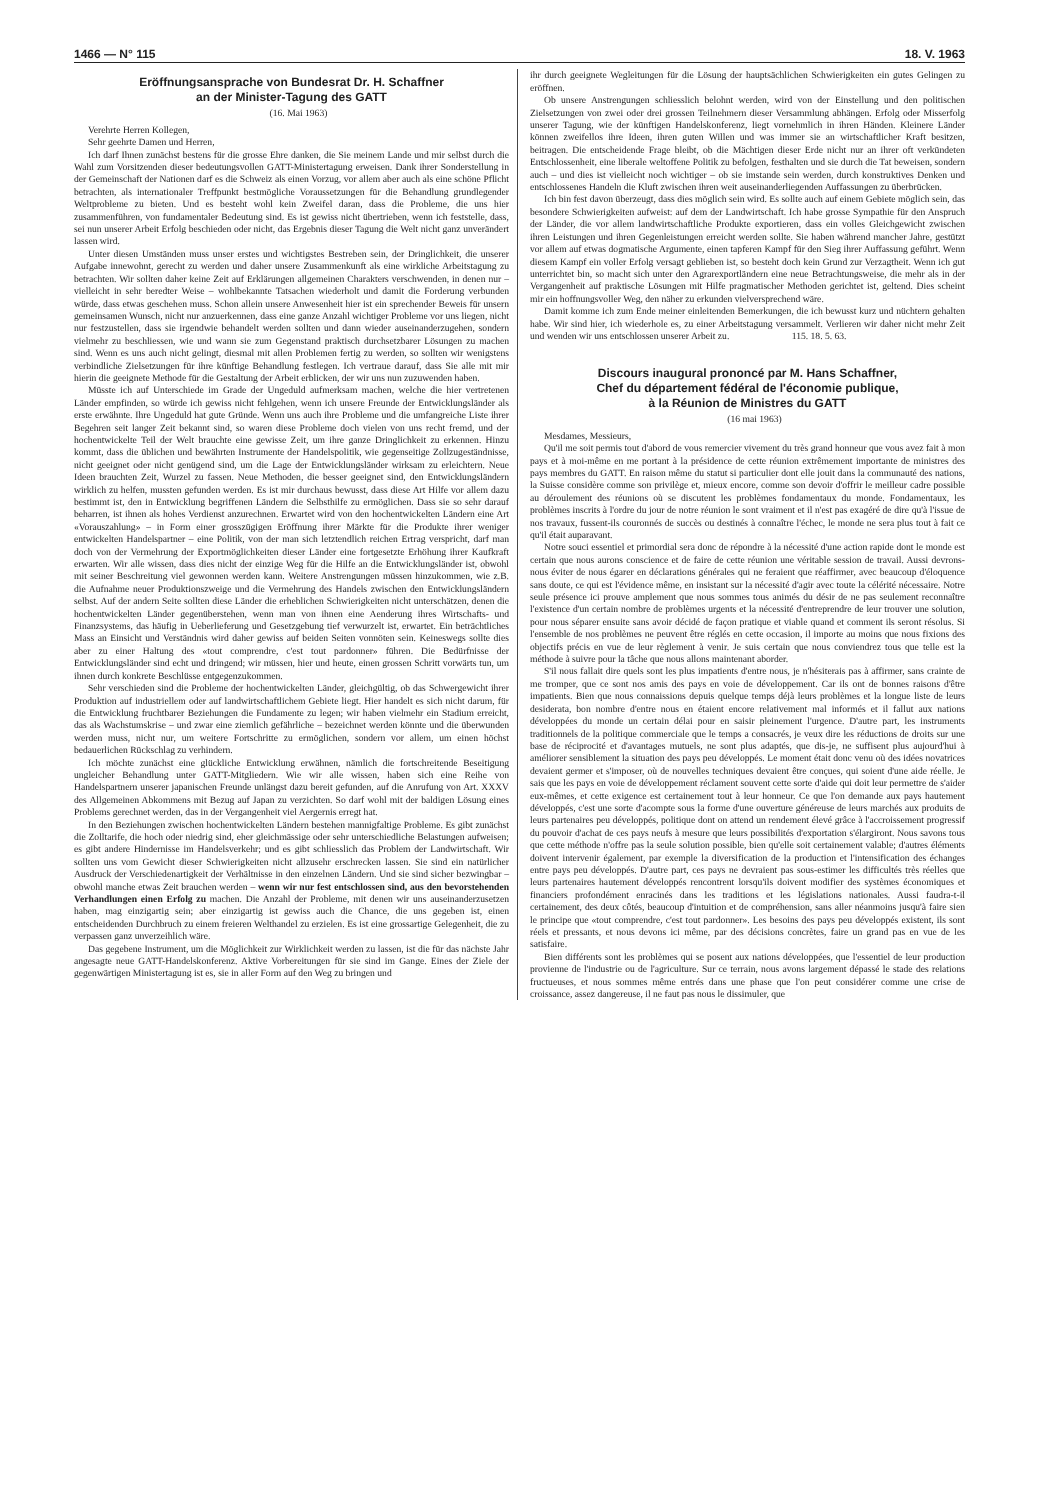1466 — N° 115 18. V. 1963
Eröffnungsansprache von Bundesrat Dr. H. Schaffner
an der Minister-Tagung des GATT
(16. Mai 1963)
Verehrte Herren Kollegen,
Sehr geehrte Damen und Herren,
Ich darf Ihnen zunächst bestens für die grosse Ehre danken, die Sie meinem Lande und mir selbst durch die Wahl zum Vorsitzenden dieser bedeutungsvollen GATT-Ministertagung erweisen. Dank ihrer Sonderstellung in der Gemeinschaft der Nationen darf es die Schweiz als einen Vorzug, vor allem aber auch als eine schöne Pflicht betrachten, als internationaler Treffpunkt bestmögliche Voraussetzungen für die Behandlung grundlegender Weltprobleme zu bieten. Und es besteht wohl kein Zweifel daran, dass die Probleme, die uns hier zusammenführen, von fundamentaler Bedeutung sind. Es ist gewiss nicht übertrieben, wenn ich feststelle, dass, sei nun unserer Arbeit Erfolg beschieden oder nicht, das Ergebnis dieser Tagung die Welt nicht ganz unverändert lassen wird.
Unter diesen Umständen muss unser erstes und wichtigstes Bestreben sein, der Dringlichkeit, die unserer Aufgabe innewohnt, gerecht zu werden und daher unsere Zusammenkunft als eine wirkliche Arbeitstagung zu betrachten. Wir sollten daher keine Zeit auf Erklärungen allgemeinen Charakters verschwenden, in denen nur – vielleicht in sehr beredter Weise – wohlbekannte Tatsachen wiederholt und damit die Forderung verbunden würde, dass etwas geschehen muss. Schon allein unsere Anwesenheit hier ist ein sprechender Beweis für unsern gemeinsamen Wunsch, nicht nur anzuerkennen, dass eine ganze Anzahl wichtiger Probleme vor uns liegen, nicht nur festzustellen, dass sie irgendwie behandelt werden sollten und dann wieder auseinanderzugehen, sondern vielmehr zu beschliessen, wie und wann sie zum Gegenstand praktisch durchsetzbarer Lösungen zu machen sind. Wenn es uns auch nicht gelingt, diesmal mit allen Problemen fertig zu werden, so sollten wir wenigstens verbindliche Zielsetzungen für ihre künftige Behandlung festlegen. Ich vertraue darauf, dass Sie alle mit mir hierin die geeignete Methode für die Gestaltung der Arbeit erblicken, der wir uns nun zuzuwenden haben.
Müsste ich auf Unterschiede im Grade der Ungeduld aufmerksam machen, welche die hier vertretenen Länder empfinden, so würde ich gewiss nicht fehlgehen, wenn ich unsere Freunde der Entwicklungsländer als erste erwähnte. Ihre Ungeduld hat gute Gründe. Wenn uns auch ihre Probleme und die umfangreiche Liste ihrer Begehren seit langer Zeit bekannt sind, so waren diese Probleme doch vielen von uns recht fremd, und der hochentwickelte Teil der Welt brauchte eine gewisse Zeit, um ihre ganze Dringlichkeit zu erkennen. Hinzu kommt, dass die üblichen und bewährten Instrumente der Handelspolitik, wie gegenseitige Zollzugeständnisse, nicht geeignet oder nicht genügend sind, um die Lage der Entwicklungsländer wirksam zu erleichtern. Neue Ideen brauchten Zeit, Wurzel zu fassen. Neue Methoden, die besser geeignet sind, den Entwicklungsländern wirklich zu helfen, mussten gefunden werden. Es ist mir durchaus bewusst, dass diese Art Hilfe vor allem dazu bestimmt ist, den in Entwicklung begriffenen Ländern die Selbsthilfe zu ermöglichen. Dass sie so sehr darauf beharren, ist ihnen als hohes Verdienst anzurechnen. Erwartet wird von den hochentwickelten Ländern eine Art «Vorauszahlung» – in Form einer grosszügigen Eröffnung ihrer Märkte für die Produkte ihrer weniger entwickelten Handelspartner – eine Politik, von der man sich letztendlich reichen Ertrag verspricht, darf man doch von der Vermehrung der Exportmöglichkeiten dieser Länder eine fortgesetzte Erhöhung ihrer Kaufkraft erwarten. Wir alle wissen, dass dies nicht der einzige Weg für die Hilfe an die Entwicklungsländer ist, obwohl mit seiner Beschreitung viel gewonnen werden kann. Weitere Anstrengungen müssen hinzukommen, wie z.B. die Aufnahme neuer Produktionszweige und die Vermehrung des Handels zwischen den Entwicklungsländern selbst. Auf der andern Seite sollten diese Länder die erheblichen Schwierigkeiten nicht unterschätzen, denen die hochentwickelten Länder gegenüberstehen, wenn man von ihnen eine Aenderung ihres Wirtschafts- und Finanzsystems, das häufig in Ueberlieferung und Gesetzgebung tief verwurzelt ist, erwartet. Ein beträchtliches Mass an Einsicht und Verständnis wird daher gewiss auf beiden Seiten vonnöten sein. Keineswegs sollte dies aber zu einer Haltung des «tout comprendre, c'est tout pardonner» führen. Die Bedürfnisse der Entwicklungsländer sind echt und dringend; wir müssen, hier und heute, einen grossen Schritt vorwärts tun, um ihnen durch konkrete Beschlüsse entgegenzukommen.
Sehr verschieden sind die Probleme der hochentwickelten Länder, gleichgültig, ob das Schwergewicht ihrer Produktion auf industriellem oder auf landwirtschaftlichem Gebiete liegt. Hier handelt es sich nicht darum, für die Entwicklung fruchtbarer Beziehungen die Fundamente zu legen; wir haben vielmehr ein Stadium erreicht, das als Wachstumskrise – und zwar eine ziemlich gefährliche – bezeichnet werden könnte und die überwunden werden muss, nicht nur, um weitere Fortschritte zu ermöglichen, sondern vor allem, um einen höchst bedauerlichen Rückschlag zu verhindern.
Ich möchte zunächst eine glückliche Entwicklung erwähnen, nämlich die fortschreitende Beseitigung ungleicher Behandlung unter GATT-Mitgliedern. Wie wir alle wissen, haben sich eine Reihe von Handelspartnern unserer japanischen Freunde unlängst dazu bereit gefunden, auf die Anrufung von Art. XXXV des Allgemeinen Abkommens mit Bezug auf Japan zu verzichten. So darf wohl mit der baldigen Lösung eines Problems gerechnet werden, das in der Vergangenheit viel Aergernis erregt hat.
In den Beziehungen zwischen hochentwickelten Ländern bestehen mannigfaltige Probleme. Es gibt zunächst die Zolltarife, die hoch oder niedrig sind, eher gleichmässige oder sehr unterschiedliche Belastungen aufweisen; es gibt andere Hindernisse im Handelsverkehr; und es gibt schliesslich das Problem der Landwirtschaft. Wir sollten uns vom Gewicht dieser Schwierigkeiten nicht allzusehr erschrecken lassen. Sie sind ein natürlicher Ausdruck der Verschiedenartigkeit der Verhältnisse in den einzelnen Ländern. Und sie sind sicher bezwingbar – obwohl manche etwas Zeit brauchen werden – wenn wir nur fest entschlossen sind, aus den bevorstehenden Verhandlungen einen Erfolg zu machen. Die Anzahl der Probleme, mit denen wir uns auseinanderzusetzen haben, mag einzigartig sein; aber einzigartig ist gewiss auch die Chance, die uns gegeben ist, einen entscheidenden Durchbruch zu einem freieren Welthandel zu erzielen. Es ist eine grossartige Gelegenheit, die zu verpassen ganz unverzeihlich wäre.
Das gegebene Instrument, um die Möglichkeit zur Wirklichkeit werden zu lassen, ist die für das nächste Jahr angesagte neue GATT-Handelskonferenz. Aktive Vorbereitungen für sie sind im Gange. Eines der Ziele der gegenwärtigen Ministertagung ist es, sie in aller Form auf den Weg zu bringen und
ihr durch geeignete Wegleitungen für die Lösung der hauptsächlichen Schwierigkeiten ein gutes Gelingen zu eröffnen.
Ob unsere Anstrengungen schliesslich belohnt werden, wird von der Einstellung und den politischen Zielsetzungen von zwei oder drei grossen Teilnehmern dieser Versammlung abhängen. Erfolg oder Misserfolg unserer Tagung, wie der künftigen Handelskonferenz, liegt vornehmlich in ihren Händen. Kleinere Länder können zweifellos ihre Ideen, ihren guten Willen und was immer sie an wirtschaftlicher Kraft besitzen, beitragen. Die entscheidende Frage bleibt, ob die Mächtigen dieser Erde nicht nur an ihrer oft verkündeten Entschlossenheit, eine liberale weltoffene Politik zu befolgen, festhalten und sie durch die Tat beweisen, sondern auch – und dies ist vielleicht noch wichtiger – ob sie imstande sein werden, durch konstruktives Denken und entschlossenes Handeln die Kluft zwischen ihren weit auseinanderliegenden Auffassungen zu überbrücken.
Ich bin fest davon überzeugt, dass dies möglich sein wird. Es sollte auch auf einem Gebiete möglich sein, das besondere Schwierigkeiten aufweist: auf dem der Landwirtschaft. Ich habe grosse Sympathie für den Anspruch der Länder, die vor allem landwirtschaftliche Produkte exportieren, dass ein volles Gleichgewicht zwischen ihren Leistungen und ihren Gegenleistungen erreicht werden sollte. Sie haben während mancher Jahre, gestützt vor allem auf etwas dogmatische Argumente, einen tapferen Kampf für den Sieg ihrer Auffassung geführt. Wenn diesem Kampf ein voller Erfolg versagt geblieben ist, so besteht doch kein Grund zur Verzagtheit. Wenn ich gut unterrichtet bin, so macht sich unter den Agrarexportländern eine neue Betrachtungsweise, die mehr als in der Vergangenheit auf praktische Lösungen mit Hilfe pragmatischer Methoden gerichtet ist, geltend. Dies scheint mir ein hoffnungsvoller Weg, den näher zu erkunden vielversprechend wäre.
Damit komme ich zum Ende meiner einleitenden Bemerkungen, die ich bewusst kurz und nüchtern gehalten habe. Wir sind hier, ich wiederhole es, zu einer Arbeitstagung versammelt. Verlieren wir daher nicht mehr Zeit und wenden wir uns entschlossen unserer Arbeit zu. 115. 18. 5. 63.
Discours inaugural prononcé par M. Hans Schaffner,
Chef du département fédéral de l'économie publique,
à la Réunion de Ministres du GATT
(16 mai 1963)
Mesdames, Messieurs,
Qu'il me soit permis tout d'abord de vous remercier vivement du très grand honneur que vous avez fait à mon pays et à moi-même en me portant à la présidence de cette réunion extrêmement importante de ministres des pays membres du GATT. En raison même du statut si particulier dont elle jouit dans la communauté des nations, la Suisse considère comme son privilège et, mieux encore, comme son devoir d'offrir le meilleur cadre possible au déroulement des réunions où se discutent les problèmes fondamentaux du monde. Fondamentaux, les problèmes inscrits à l'ordre du jour de notre réunion le sont vraiment et il n'est pas exagéré de dire qu'à l'issue de nos travaux, fussent-ils couronnés de succès ou destinés à connaître l'échec, le monde ne sera plus tout à fait ce qu'il était auparavant.
Notre souci essentiel et primordial sera donc de répondre à la nécessité d'une action rapide dont le monde est certain que nous aurons conscience et de faire de cette réunion une véritable session de travail. Aussi devrons-nous éviter de nous égarer en déclarations générales qui ne feraient que réaffirmer, avec beaucoup d'éloquence sans doute, ce qui est l'évidence même, en insistant sur la nécessité d'agir avec toute la célérité nécessaire. Notre seule présence ici prouve amplement que nous sommes tous animés du désir de ne pas seulement reconnaître l'existence d'un certain nombre de problèmes urgents et la nécessité d'entreprendre de leur trouver une solution, pour nous séparer ensuite sans avoir décidé de façon pratique et viable quand et comment ils seront résolus. Si l'ensemble de nos problèmes ne peuvent être réglés en cette occasion, il importe au moins que nous fixions des objectifs précis en vue de leur règlement à venir. Je suis certain que nous conviendrez tous que telle est la méthode à suivre pour la tâche que nous allons maintenant aborder.
S'il nous fallait dire quels sont les plus impatients d'entre nous, je n'hésiterais pas à affirmer, sans crainte de me tromper, que ce sont nos amis des pays en voie de développement. Car ils ont de bonnes raisons d'être impatients. Bien que nous connaissions depuis quelque temps déjà leurs problèmes et la longue liste de leurs desiderata, bon nombre d'entre nous en étaient encore relativement mal informés et il fallut aux nations développées du monde un certain délai pour en saisir pleinement l'urgence. D'autre part, les instruments traditionnels de la politique commerciale que le temps a consacrés, je veux dire les réductions de droits sur une base de réciprocité et d'avantages mutuels, ne sont plus adaptés, que dis-je, ne suffisent plus aujourd'hui à améliorer sensiblement la situation des pays peu développés. Le moment était donc venu où des idées novatrices devaient germer et s'imposer, où de nouvelles techniques devaient être conçues, qui soient d'une aide réelle. Je sais que les pays en voie de développement réclament souvent cette sorte d'aide qui doit leur permettre de s'aider eux-mêmes, et cette exigence est certainement tout à leur honneur. Ce que l'on demande aux pays hautement développés, c'est une sorte d'acompte sous la forme d'une ouverture généreuse de leurs marchés aux produits de leurs partenaires peu développés, politique dont on attend un rendement élevé grâce à l'accroissement progressif du pouvoir d'achat de ces pays neufs à mesure que leurs possibilités d'exportation s'élargiront. Nous savons tous que cette méthode n'offre pas la seule solution possible, bien qu'elle soit certainement valable; d'autres éléments doivent intervenir également, par exemple la diversification de la production et l'intensification des échanges entre pays peu développés. D'autre part, ces pays ne devraient pas sous-estimer les difficultés très réelles que leurs partenaires hautement développés rencontrent lorsqu'ils doivent modifier des systèmes économiques et financiers profondément enracinés dans les traditions et les législations nationales. Aussi faudra-t-il certainement, des deux côtés, beaucoup d'intuition et de compréhension, sans aller néanmoins jusqu'à faire sien le principe que «tout comprendre, c'est tout pardonner». Les besoins des pays peu développés existent, ils sont réels et pressants, et nous devons ici même, par des décisions concrètes, faire un grand pas en vue de les satisfaire.
Bien différents sont les problèmes qui se posent aux nations développées, que l'essentiel de leur production provienne de l'industrie ou de l'agriculture. Sur ce terrain, nous avons largement dépassé le stade des relations fructueuses, et nous sommes même entrés dans une phase que l'on peut considérer comme une crise de croissance, assez dangereuse, il ne faut pas nous le dissimuler, que